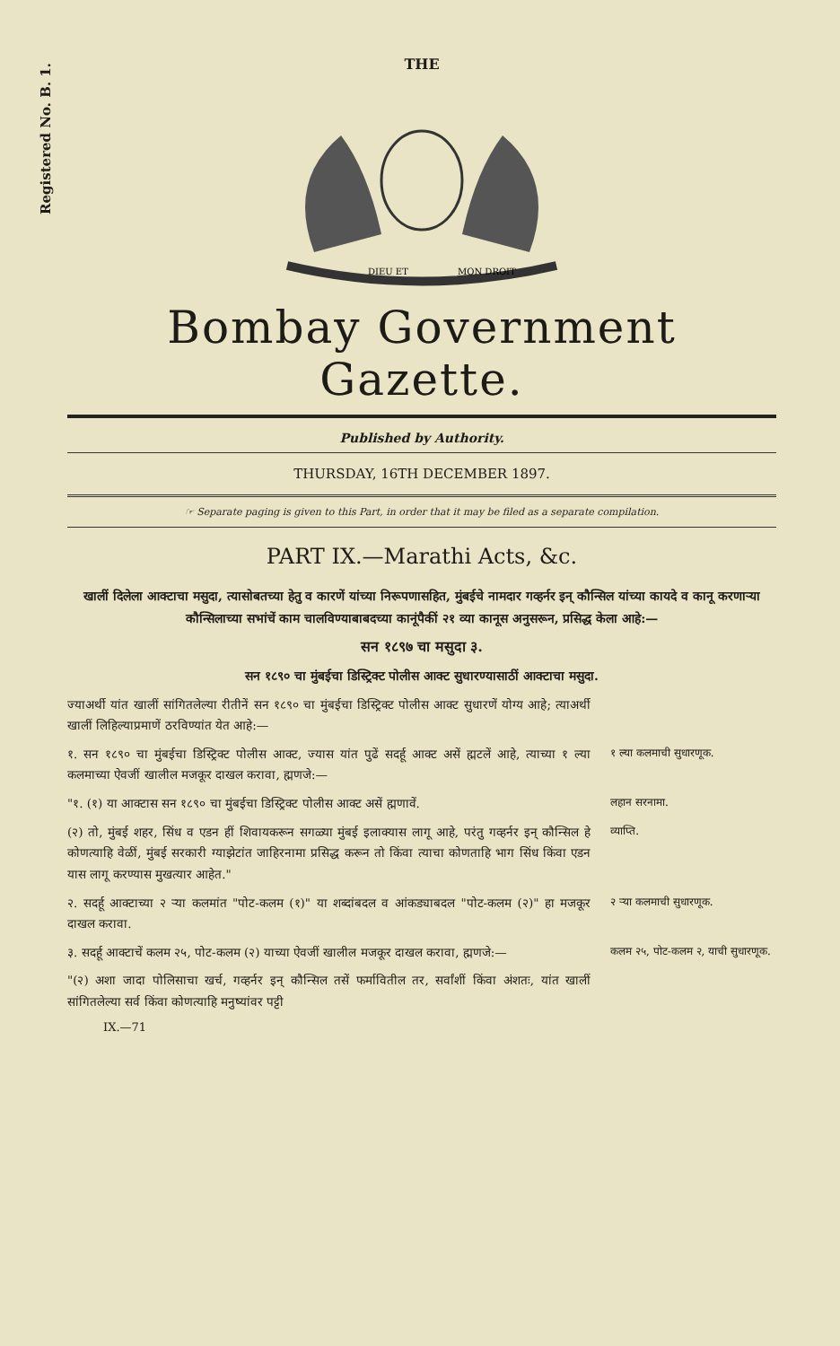Registered No. B. 1.
THE
DIEU ET
MON DROIT
Bombay Government Gazette.
Published by Authority.
THURSDAY, 16TH DECEMBER 1897.
☞ Separate paging is given to this Part, in order that it may be filed as a separate compilation.
PART IX.—Marathi Acts, &c.
खालीं दिलेला आक्टाचा मसुदा, त्यासोबतच्या हेतु व कारणें यांच्या निरूपणासहित, मुंबईचे नामदार गव्हर्नर इन् कौन्सिल यांच्या कायदे व कानू करणाऱ्या कौन्सिलाच्या सभांचें काम चालविण्याबाबदच्या कानूंपैकीं २१ व्या कानूस अनुसरून, प्रसिद्ध केला आहे:—
सन १८९७ चा मसुदा ३.
सन १८९० चा मुंबईचा डिस्ट्रिक्ट पोलीस आक्ट सुधारण्यासाठीं आक्टाचा मसुदा.
ज्याअर्थी यांत खालीं सांगितलेल्या रीतीनें सन १८९० चा मुंबईचा डिस्ट्रिक्ट पोलीस आक्ट सुधारणें योग्य आहे; त्याअर्थी खालीं लिहिल्याप्रमाणें ठरविण्यांत येत आहे:—
१. सन १८९० चा मुंबईचा डिस्ट्रिक्ट पोलीस आक्ट, ज्यास यांत पुढें सदर्हू आक्ट असें ह्मटलें आहे, त्याच्या १ ल्या कलमाच्या ऐवजीं खालील मजकूर दाखल करावा, ह्मणजे:—
१ ल्या कलमाची सुधारणूक.
"१. (१) या आक्टास सन १८९० चा मुंबईचा डिस्ट्रिक्ट पोलीस आक्ट असें ह्मणावें. लहान सरनामा.
(२) तो, मुंबई शहर, सिंध व एडन हीं शिवायकरून सगळ्या मुंबई इलाक्यास लागू आहे, परंतु गव्हर्नर इन् कौन्सिल हे कोणत्याहि वेळीं, मुंबई सरकारी ग्याझेटांत जाहिरनामा प्रसिद्ध करून तो किंवा त्याचा कोणताहि भाग सिंध किंवा एडन यास लागू करण्यास मुखत्यार आहेत."
व्याप्ति.
२. सदर्हू आक्टाच्या २ ऱ्या कलमांत "पोट-कलम (१)" या शब्दांबदल व आंकड्याबदल "पोट-कलम (२)" हा मजकूर दाखल करावा.
२ ऱ्या कलमाची सुधारणूक.
३. सदर्हू आक्टाचें कलम २५, पोट-कलम (२) याच्या ऐवजीं खालील मजकूर दाखल करावा, ह्मणजे:—
कलम २५, पोट-कलम २, याची सुधारणूक.
"(२) अशा जादा पोलिसाचा खर्च, गव्हर्नर इन् कौन्सिल तसें फर्मावितील तर, सर्वांशीं किंवा अंशतः, यांत खालीं सांगितलेल्या सर्व किंवा कोणत्याहि मनुष्यांवर पट्टी
IX.—71